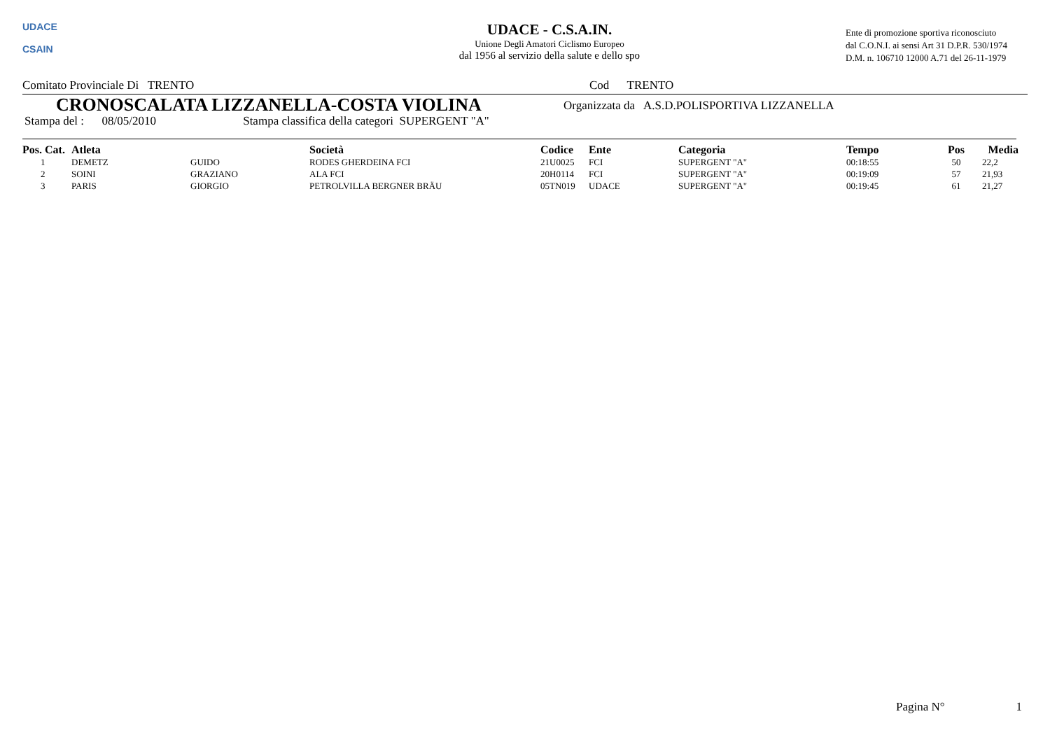UDACE
CSAIN
UDACE - C.S.A.IN.
Unione Degli Amatori Ciclismo Europeo
dal 1956 al servizio della salute e dello spo
Ente di promozione sportiva riconosciuto
dal C.O.N.I. ai sensi Art 31 D.P.R. 530/1974
D.M. n. 106710 12000 A.71 del 26-11-1979
Comitato Provinciale Di TRENTO Cod TRENTO
CRONOSCALATA LIZZANELLA-COSTA VIOLINA
Organizzata da A.S.D.POLISPORTIVA LIZZANELLA
Stampa del : 08/05/2010 Stampa classifica della categori SUPERGENT "A"
| Pos. Cat. | Atleta | | Società | Codice | Ente | Categoria | Tempo | Pos | Media |
| --- | --- | --- | --- | --- | --- | --- | --- | --- | --- |
| 1 | DEMETZ | GUIDO | RODES GHERDEINA FCI | 21U0025 | FCI | SUPERGENT "A" | 00:18:55 | 50 | 22,2 |
| 2 | SOINI | GRAZIANO | ALA FCI | 20H0114 | FCI | SUPERGENT "A" | 00:19:09 | 57 | 21,93 |
| 3 | PARIS | GIORGIO | PETROLVILLA BERGNER BRÄU | 05TN019 | UDACE | SUPERGENT "A" | 00:19:45 | 61 | 21,27 |
Pagina N° 1